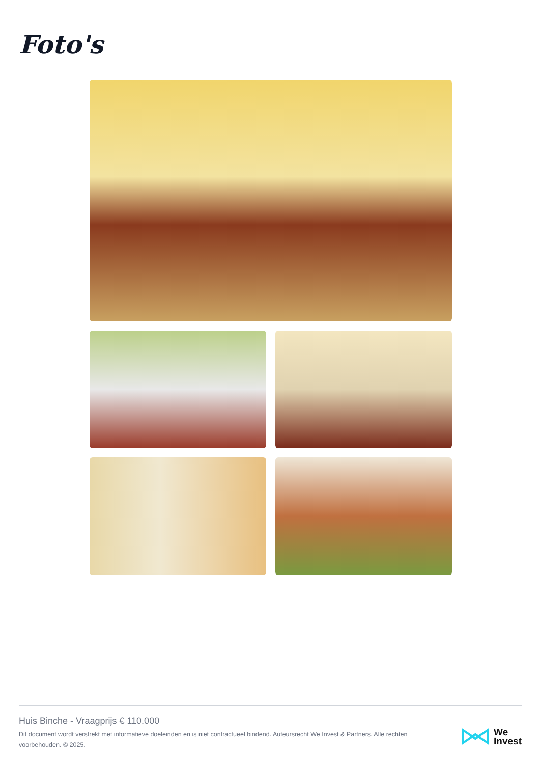Foto's
Huis Binche - Vraagprijs € 110.000
Dit document wordt verstrekt met informatieve doeleinden en is niet contractueel bindend. Auteursrecht We Invest & Partners. Alle rechten voorbehouden. © 2025.
We
Invest